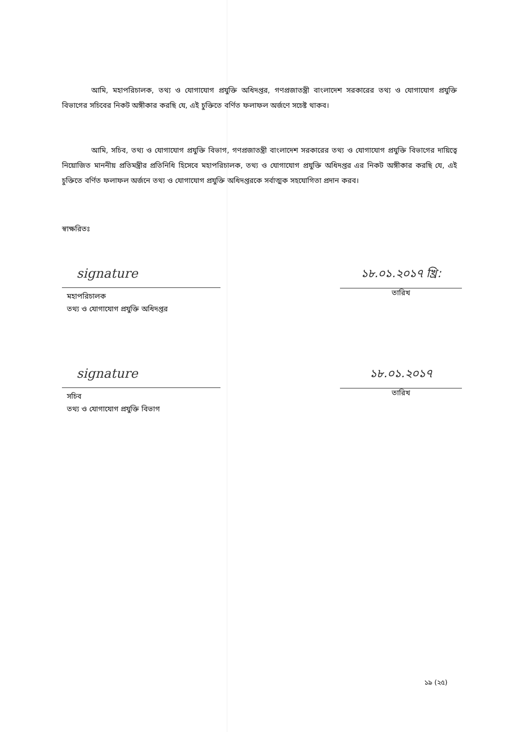আমি, মহাপরিচালক, তথ্য ও যোগাযোগ প্রযুক্তি অধিদপ্তর, গণপ্রজাতন্ত্রী বাংলাদেশ সরকারের তথ্য ও যোগাযোগ প্রযুক্তি বিভাগের সচিবের নিকট অঙ্গীকার করছি যে, এই চুক্তিতে বর্ণিত ফলাফল অর্জণে সচেষ্ট থাকব।
আমি, সচিব, তথ্য ও যোগাযোগ প্রযুক্তি বিভাগ, গণপ্রজাতন্ত্রী বাংলাদেশ সরকারের তথ্য ও যোগাযোগ প্রযুক্তি বিভাগের দায়িত্বে নিয়োজিত মাননীয় প্রতিমন্ত্রীর প্রতিনিধি হিসেবে মহাপরিচালক, তথ্য ও যোগাযোগ প্রযুক্তি অধিদপ্তর এর নিকট অঙ্গীকার করছি যে, এই চুক্তিতে বর্ণিত ফলাফল অর্জনে তথ্য ও যোগাযোগ প্রযুক্তি অধিদপ্তরকে সর্বাত্মক সহযোগিতা প্রদান করব।
স্বাক্ষরিতঃ
signature
মহাপরিচালক
তথ্য ও যোগাযোগ প্রযুক্তি অধিদপ্তর
১৮.০১.২০১৭ খ্রি:
তারিখ
signature
সচিব
তথ্য ও যোগাযোগ প্রযুক্তি বিভাগ
১৮.০১.২০১৭
তারিখ
১৯ (২৫)